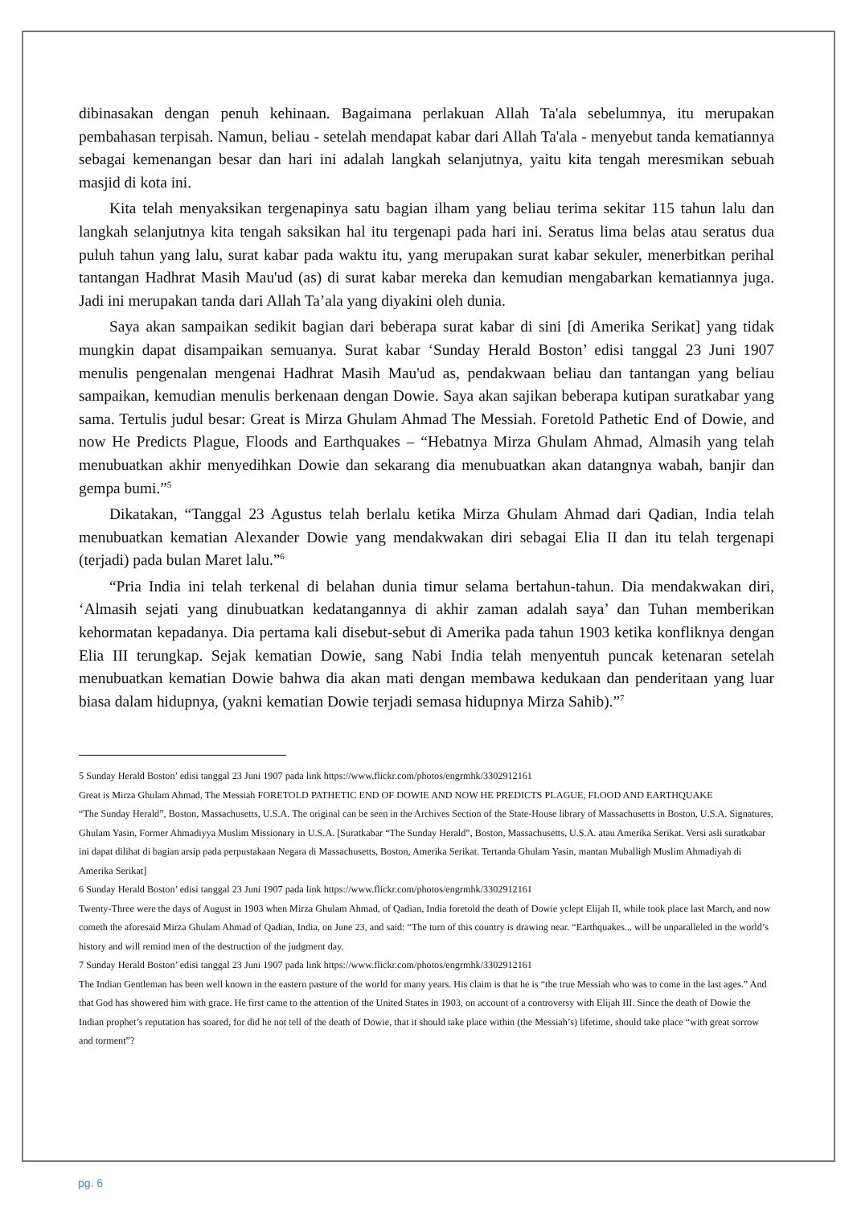dibinasakan dengan penuh kehinaan. Bagaimana perlakuan Allah Ta'ala sebelumnya, itu merupakan pembahasan terpisah. Namun, beliau - setelah mendapat kabar dari Allah Ta'ala - menyebut tanda kematiannya sebagai kemenangan besar dan hari ini adalah langkah selanjutnya, yaitu kita tengah meresmikan sebuah masjid di kota ini.
Kita telah menyaksikan tergenapinya satu bagian ilham yang beliau terima sekitar 115 tahun lalu dan langkah selanjutnya kita tengah saksikan hal itu tergenapi pada hari ini. Seratus lima belas atau seratus dua puluh tahun yang lalu, surat kabar pada waktu itu, yang merupakan surat kabar sekuler, menerbitkan perihal tantangan Hadhrat Masih Mau'ud (as) di surat kabar mereka dan kemudian mengabarkan kematiannya juga. Jadi ini merupakan tanda dari Allah Ta’ala yang diyakini oleh dunia.
Saya akan sampaikan sedikit bagian dari beberapa surat kabar di sini [di Amerika Serikat] yang tidak mungkin dapat disampaikan semuanya. Surat kabar ‘Sunday Herald Boston’ edisi tanggal 23 Juni 1907 menulis pengenalan mengenai Hadhrat Masih Mau'ud as, pendakwaan beliau dan tantangan yang beliau sampaikan, kemudian menulis berkenaan dengan Dowie. Saya akan sajikan beberapa kutipan suratkabar yang sama. Tertulis judul besar: Great is Mirza Ghulam Ahmad The Messiah. Foretold Pathetic End of Dowie, and now He Predicts Plague, Floods and Earthquakes – “Hebatnya Mirza Ghulam Ahmad, Almasih yang telah menubuatkan akhir menyedihkan Dowie dan sekarang dia menubuatkan akan datangnya wabah, banjir dan gempa bumi.”<sup>5</sup>
Dikatakan, “Tanggal 23 Agustus telah berlalu ketika Mirza Ghulam Ahmad dari Qadian, India telah menubuatkan kematian Alexander Dowie yang mendakwakan diri sebagai Elia II dan itu telah tergenapi (terjadi) pada bulan Maret lalu.”<sup>6</sup>
“Pria India ini telah terkenal di belahan dunia timur selama bertahun-tahun. Dia mendakwakan diri, ‘Almasih sejati yang dinubuatkan kedatangannya di akhir zaman adalah saya’ dan Tuhan memberikan kehormatan kepadanya. Dia pertama kali disebut-sebut di Amerika pada tahun 1903 ketika konfliknya dengan Elia III terungkap. Sejak kematian Dowie, sang Nabi India telah menyentuh puncak ketenaran setelah menubuatkan kematian Dowie bahwa dia akan mati dengan membawa kedukaan dan penderitaan yang luar biasa dalam hidupnya, (yakni kematian Dowie terjadi semasa hidupnya Mirza Sahib).”<sup>7</sup>
5 Sunday Herald Boston’ edisi tanggal 23 Juni 1907 pada link https://www.flickr.com/photos/engrmhk/3302912161
Great is Mirza Ghulam Ahmad, The Messiah FORETOLD PATHETIC END OF DOWIE AND NOW HE PREDICTS PLAGUE, FLOOD AND EARTHQUAKE
“The Sunday Herald”, Boston, Massachusetts, U.S.A. The original can be seen in the Archives Section of the State-House library of Massachusetts in Boston, U.S.A. Signatures, Ghulam Yasin, Former Ahmadiyya Muslim Missionary in U.S.A. [Suratkabar “The Sunday Herald”, Boston, Massachusetts, U.S.A. atau Amerika Serikat. Versi asli suratkabar ini dapat dilihat di bagian arsip pada perpustakaan Negara di Massachusetts, Boston, Amerika Serikat. Tertanda Ghulam Yasin, mantan Muballigh Muslim Ahmadiyah di Amerika Serikat]
6 Sunday Herald Boston’ edisi tanggal 23 Juni 1907 pada link https://www.flickr.com/photos/engrmhk/3302912161
Twenty-Three were the days of August in 1903 when Mirza Ghulam Ahmad, of Qadian, India foretold the death of Dowie yclept Elijah II, while took place last March, and now cometh the aforesaid Mirza Ghulam Ahmad of Qadian, India, on June 23, and said: “The turn of this country is drawing near. “Earthquakes... will be unparalleled in the world’s history and will remind men of the destruction of the judgment day.
7 Sunday Herald Boston’ edisi tanggal 23 Juni 1907 pada link https://www.flickr.com/photos/engrmhk/3302912161
The Indian Gentleman has been well known in the eastern pasture of the world for many years. His claim is that he is “the true Messiah who was to come in the last ages.” And that God has showered him with grace. He first came to the attention of the United States in 1903, on account of a controversy with Elijah III. Since the death of Dowie the Indian prophet’s reputation has soared, for did he not tell of the death of Dowie, that it should take place within (the Messiah’s) lifetime, should take place “with great sorrow and torment”?
pg. 6